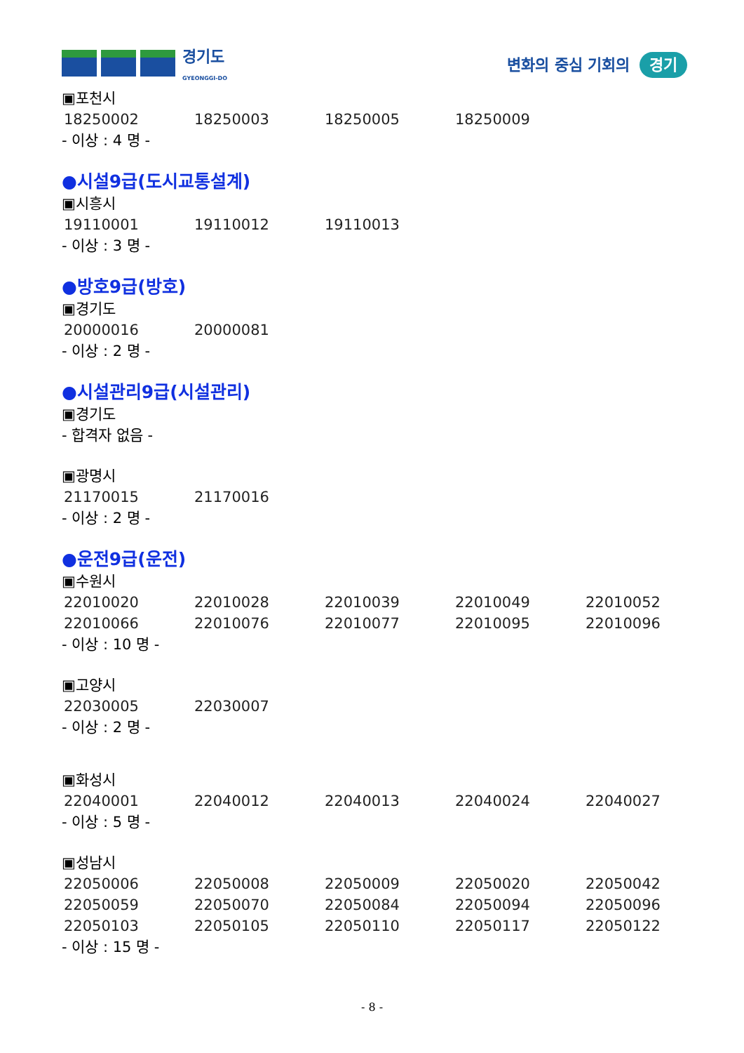경기도
GYEONGGI-DO
변화의 중심 기회의 경기
▣포천시
| 18250002 | 18250003 | 18250005 | 18250009 |
- 이상 : 4 명 -
●시설9급(도시교통설계)
▣시흥시
| 19110001 | 19110012 | 19110013 |
- 이상 : 3 명 -
●방호9급(방호)
▣경기도
| 20000016 | 20000081 |
- 이상 : 2 명 -
●시설관리9급(시설관리)
▣경기도
- 합격자 없음 -
▣광명시
| 21170015 | 21170016 |
- 이상 : 2 명 -
●운전9급(운전)
▣수원시
| 22010020 | 22010028 | 22010039 | 22010049 | 22010052 |
| 22010066 | 22010076 | 22010077 | 22010095 | 22010096 |
- 이상 : 10 명 -
▣고양시
| 22030005 | 22030007 |
- 이상 : 2 명 -
▣화성시
| 22040001 | 22040012 | 22040013 | 22040024 | 22040027 |
- 이상 : 5 명 -
▣성남시
| 22050006 | 22050008 | 22050009 | 22050020 | 22050042 |
| 22050059 | 22050070 | 22050084 | 22050094 | 22050096 |
| 22050103 | 22050105 | 22050110 | 22050117 | 22050122 |
- 이상 : 15 명 -
- 8 -